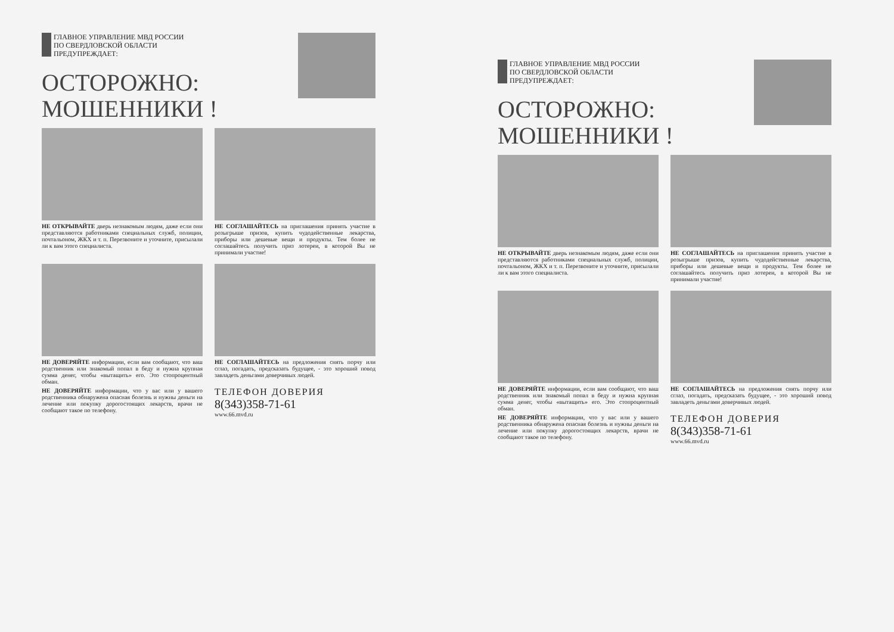ГЛАВНОЕ УПРАВЛЕНИЕ МВД РОССИИ
ПО СВЕРДЛОВСКОЙ ОБЛАСТИ
ПРЕДУПРЕЖДАЕТ:
ОСТОРОЖНО:
МОШЕННИКИ !
НЕ ОТКРЫВАЙТЕ дверь незнакомым людям, даже если они представляются работниками специальных служб, полиции, почтальоном, ЖКХ и т. п. Перезвоните и уточните, присылали ли к вам этого специалиста.
НЕ СОГЛАШАЙТЕСЬ на приглашения принять участие в розыгрыше призов, купить чудодейственные лекарства, приборы или дешевые вещи и продукты. Тем более не соглашайтесь получить приз лотереи, в которой Вы не принимали участие!
НЕ ДОВЕРЯЙТЕ информации, если вам сообщают, что ваш родственник или знакомый попал в беду и нужна крупная сумма денег, чтобы «вытащить» его. Это стопроцентный обман.
НЕ ДОВЕРЯЙТЕ информации, что у вас или у вашего родственника обнаружена опасная болезнь и нужны деньги на лечение или покупку дорогостоящих лекарств, врачи не сообщают такое по телефону.
НЕ СОГЛАШАЙТЕСЬ на предложения снять порчу или сглаз, погадать, предсказать будущее, - это хороший повод завладеть деньгами доверчивых людей.
ТЕЛЕФОН ДОВЕРИЯ
8(343)358-71-61
www.66.mvd.ru
ГЛАВНОЕ УПРАВЛЕНИЕ МВД РОССИИ
ПО СВЕРДЛОВСКОЙ ОБЛАСТИ
ПРЕДУПРЕЖДАЕТ:
ОСТОРОЖНО:
МОШЕННИКИ !
НЕ ОТКРЫВАЙТЕ дверь незнакомым людям, даже если они представляются работниками специальных служб, полиции, почтальоном, ЖКХ и т. п. Перезвоните и уточните, присылали ли к вам этого специалиста.
НЕ СОГЛАШАЙТЕСЬ на приглашения принять участие в розыгрыше призов, купить чудодейственные лекарства, приборы или дешевые вещи и продукты. Тем более не соглашайтесь получить приз лотереи, в которой Вы не принимали участие!
НЕ ДОВЕРЯЙТЕ информации, если вам сообщают, что ваш родственник или знакомый попал в беду и нужна крупная сумма денег, чтобы «вытащить» его. Это стопроцентный обман.
НЕ ДОВЕРЯЙТЕ информации, что у вас или у вашего родственника обнаружена опасная болезнь и нужны деньги на лечение или покупку дорогостоящих лекарств, врачи не сообщают такое по телефону.
НЕ СОГЛАШАЙТЕСЬ на предложения снять порчу или сглаз, погадать, предсказать будущее, - это хороший повод завладеть деньгами доверчивых людей.
ТЕЛЕФОН ДОВЕРИЯ
8(343)358-71-61
www.66.mvd.ru